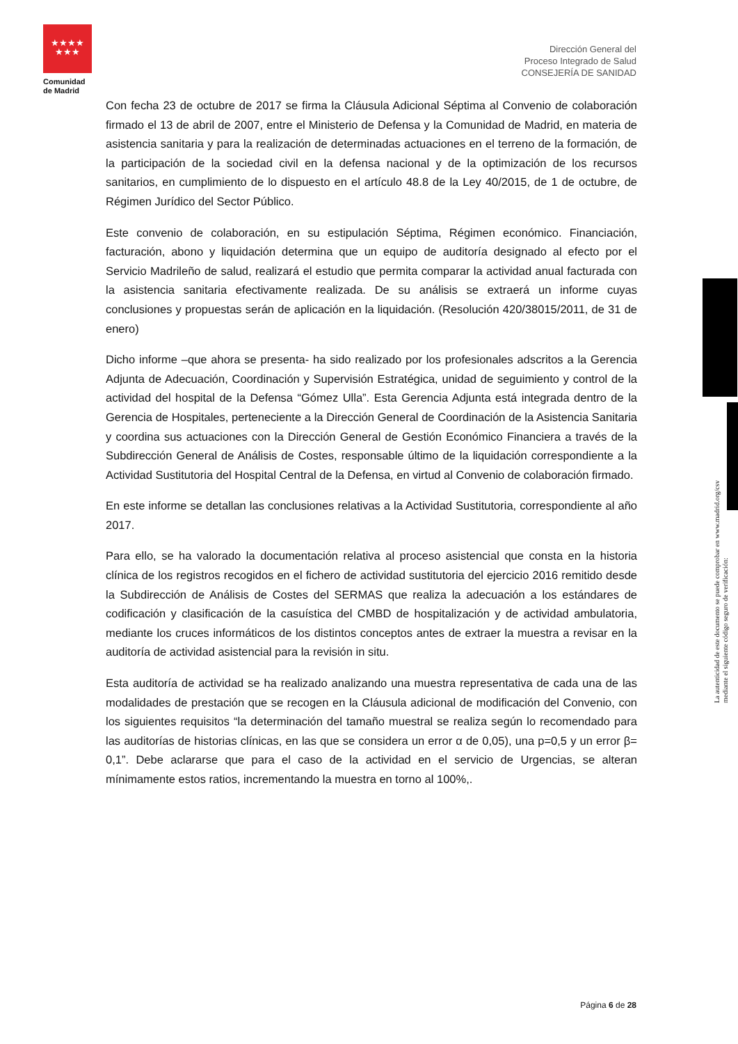★★★★
★★★
Comunidad
de Madrid
Dirección General del
Proceso Integrado de Salud
CONSEJERÍA DE SANIDAD
Con fecha 23 de octubre de 2017 se firma la Cláusula Adicional Séptima al Convenio de colaboración firmado el 13 de abril de 2007, entre el Ministerio de Defensa y la Comunidad de Madrid, en materia de asistencia sanitaria y para la realización de determinadas actuaciones en el terreno de la formación, de la participación de la sociedad civil en la defensa nacional y de la optimización de los recursos sanitarios, en cumplimiento de lo dispuesto en el artículo 48.8 de la Ley 40/2015, de 1 de octubre, de Régimen Jurídico del Sector Público.
Este convenio de colaboración, en su estipulación Séptima, Régimen económico. Financiación, facturación, abono y liquidación determina que un equipo de auditoría designado al efecto por el Servicio Madrileño de salud, realizará el estudio que permita comparar la actividad anual facturada con la asistencia sanitaria efectivamente realizada. De su análisis se extraerá un informe cuyas conclusiones y propuestas serán de aplicación en la liquidación. (Resolución 420/38015/2011, de 31 de enero)
Dicho informe –que ahora se presenta- ha sido realizado por los profesionales adscritos a la Gerencia Adjunta de Adecuación, Coordinación y Supervisión Estratégica, unidad de seguimiento y control de la actividad del hospital de la Defensa “Gómez Ulla”. Esta Gerencia Adjunta está integrada dentro de la Gerencia de Hospitales, perteneciente a la Dirección General de Coordinación de la Asistencia Sanitaria y coordina sus actuaciones con la Dirección General de Gestión Económico Financiera a través de la Subdirección General de Análisis de Costes, responsable último de la liquidación correspondiente a la Actividad Sustitutoria del Hospital Central de la Defensa, en virtud al Convenio de colaboración firmado.
En este informe se detallan las conclusiones relativas a la Actividad Sustitutoria, correspondiente al año 2017.
Para ello, se ha valorado la documentación relativa al proceso asistencial que consta en la historia clínica de los registros recogidos en el fichero de actividad sustitutoria del ejercicio 2016 remitido desde la Subdirección de Análisis de Costes del SERMAS que realiza la adecuación a los estándares de codificación y clasificación de la casuística del CMBD de hospitalización y de actividad ambulatoria, mediante los cruces informáticos de los distintos conceptos antes de extraer la muestra a revisar en la auditoría de actividad asistencial para la revisión in situ.
Esta auditoría de actividad se ha realizado analizando una muestra representativa de cada una de las modalidades de prestación que se recogen en la Cláusula adicional de modificación del Convenio, con los siguientes requisitos “la determinación del tamaño muestral se realiza según lo recomendado para las auditorías de historias clínicas, en las que se considera un error α de 0,05), una p=0,5 y un error β= 0,1”. Debe aclararse que para el caso de la actividad en el servicio de Urgencias, se alteran mínimamente estos ratios, incrementando la muestra en torno al 100%,.
La autenticidad de este documento se puede comprobar en www.madrid.org/csv
mediante el siguiente código seguro de verificación:
Página 6 de 28